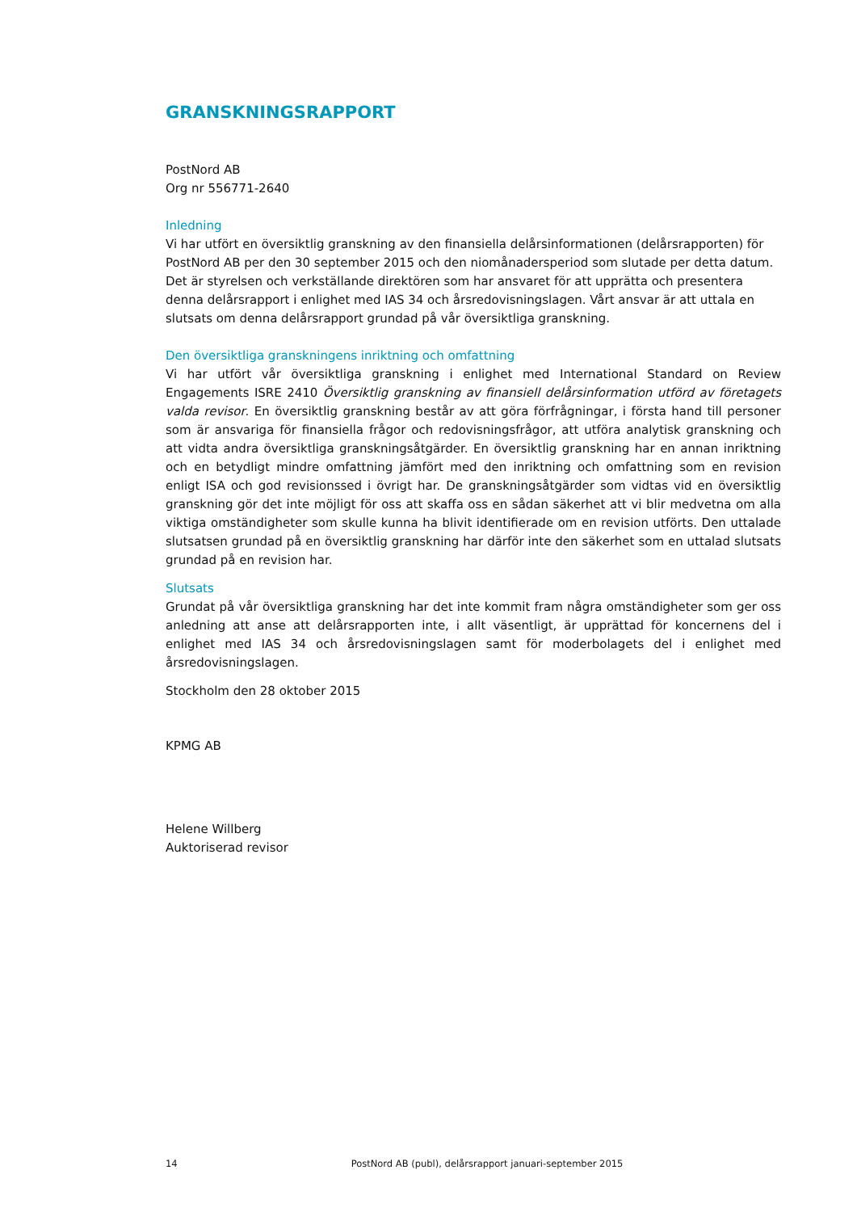GRANSKNINGSRAPPORT
PostNord AB
Org nr 556771-2640
Inledning
Vi har utfört en översiktlig granskning av den finansiella delårsinformationen (delårsrapporten) för PostNord AB per den 30 september 2015 och den niomånadersperiod som slutade per detta datum. Det är styrelsen och verkställande direktören som har ansvaret för att upprätta och presentera denna delårsrapport i enlighet med IAS 34 och årsredovisningslagen. Vårt ansvar är att uttala en slutsats om denna delårsrapport grundad på vår översiktliga granskning.
Den översiktliga granskningens inriktning och omfattning
Vi har utfört vår översiktliga granskning i enlighet med International Standard on Review Engagements ISRE 2410 Översiktlig granskning av finansiell delårsinformation utförd av företagets valda revisor. En översiktlig granskning består av att göra förfrågningar, i första hand till personer som är ansvariga för finansiella frågor och redovisningsfrågor, att utföra analytisk granskning och att vidta andra översiktliga granskningsåtgärder. En översiktlig granskning har en annan inriktning och en betydligt mindre omfattning jämfört med den inriktning och omfattning som en revision enligt ISA och god revisionssed i övrigt har. De granskningsåtgärder som vidtas vid en översiktlig granskning gör det inte möjligt för oss att skaffa oss en sådan säkerhet att vi blir medvetna om alla viktiga omständigheter som skulle kunna ha blivit identifierade om en revision utförts. Den uttalade slutsatsen grundad på en översiktlig granskning har därför inte den säkerhet som en uttalad slutsats grundad på en revision har.
Slutsats
Grundat på vår översiktliga granskning har det inte kommit fram några omständigheter som ger oss anledning att anse att delårsrapporten inte, i allt väsentligt, är upprättad för koncernens del i enlighet med IAS 34 och årsredovisningslagen samt för moderbolagets del i enlighet med årsredovisningslagen.
Stockholm den 28 oktober 2015
KPMG AB
Helene Willberg
Auktoriserad revisor
14 PostNord AB (publ), delårsrapport januari-september 2015